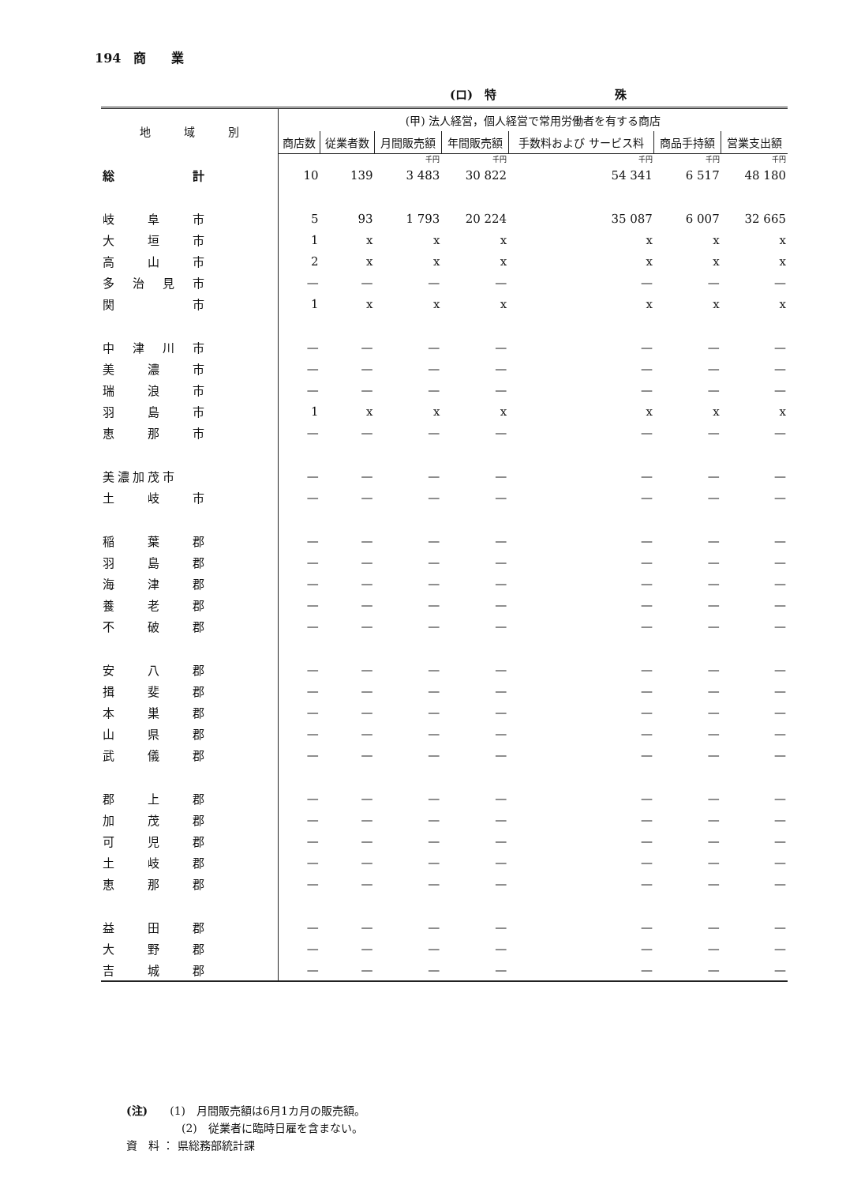194　商　　業
(ロ)　特　　　　　　　　　　殊
| 地 域 別 | (甲) 法人経営，個人経営で常用労働者を有する商店 | | | | | | |
| --- | --- | --- | --- | --- | --- | --- | --- |
| | 商店数 | 従業者数 | 月間販売額 | 年間販売額 | 手数料および サービス料 | 商品手持額 | 営業支出額 |
| | | | 千円 | 千円 | 千円 | 千円 | 千円 |
| 総 計 | 10 | 139 | 3 483 | 30 822 | 54 341 | 6 517 | 48 180 |
| 岐 阜 市 | 5 | 93 | 1 793 | 20 224 | 35 087 | 6 007 | 32 665 |
| 大 垣 市 | 1 | x | x | x | x | x | x |
| 高 山 市 | 2 | x | x | x | x | x | x |
| 多 治 見 市 | — | — | — | — | — | — | — |
| 関 市 | 1 | x | x | x | x | x | x |
| 中 津 川 市 | — | — | — | — | — | — | — |
| 美 濃 市 | — | — | — | — | — | — | — |
| 瑞 浪 市 | — | — | — | — | — | — | — |
| 羽 島 市 | 1 | x | x | x | x | x | x |
| 恵 那 市 | — | — | — | — | — | — | — |
| 美濃加茂市 | — | — | — | — | — | — | — |
| 土 岐 市 | — | — | — | — | — | — | — |
| 稲 葉 郡 | — | — | — | — | — | — | — |
| 羽 島 郡 | — | — | — | — | — | — | — |
| 海 津 郡 | — | — | — | — | — | — | — |
| 養 老 郡 | — | — | — | — | — | — | — |
| 不 破 郡 | — | — | — | — | — | — | — |
| 安 八 郡 | — | — | — | — | — | — | — |
| 揖 斐 郡 | — | — | — | — | — | — | — |
| 本 巣 郡 | — | — | — | — | — | — | — |
| 山 県 郡 | — | — | — | — | — | — | — |
| 武 儀 郡 | — | — | — | — | — | — | — |
| 郡 上 郡 | — | — | — | — | — | — | — |
| 加 茂 郡 | — | — | — | — | — | — | — |
| 可 児 郡 | — | — | — | — | — | — | — |
| 土 岐 郡 | — | — | — | — | — | — | — |
| 恵 那 郡 | — | — | — | — | — | — | — |
| 益 田 郡 | — | — | — | — | — | — | — |
| 大 野 郡 | — | — | — | — | — | — | — |
| 吉 城 郡 | — | — | — | — | — | — | — |
(注)　　(1)　月間販売額は6月1カ月の販売額。
　　　　　(2)　従業者に臨時日雇を含まない。
資　料 ： 県総務部統計課